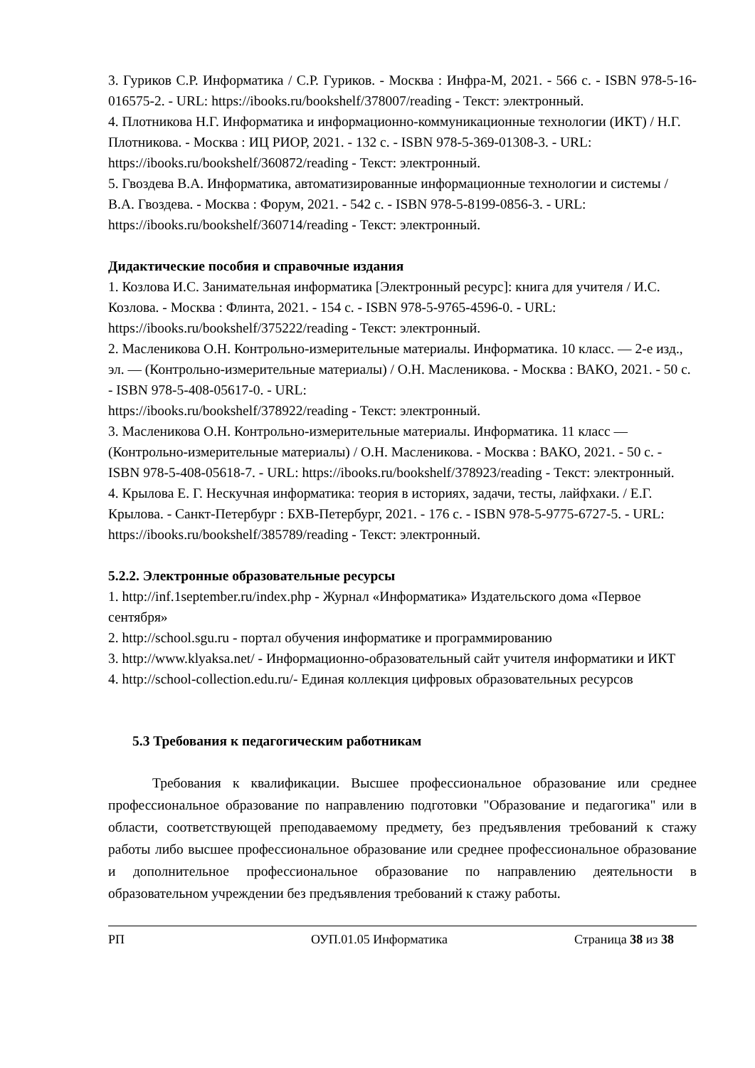3. Гуриков С.Р. Информатика / С.Р. Гуриков. - Москва : Инфра-М, 2021. - 566 с. - ISBN 978-5-16-016575-2. - URL: https://ibooks.ru/bookshelf/378007/reading - Текст: электронный.
4. Плотникова Н.Г. Информатика и информационно-коммуникационные технологии (ИКТ) / Н.Г. Плотникова. - Москва : ИЦ РИОР, 2021. - 132 с. - ISBN 978-5-369-01308-3. - URL: https://ibooks.ru/bookshelf/360872/reading - Текст: электронный.
5. Гвоздева В.А. Информатика, автоматизированные информационные технологии и системы / В.А. Гвоздева. - Москва : Форум, 2021. - 542 с. - ISBN 978-5-8199-0856-3. - URL: https://ibooks.ru/bookshelf/360714/reading - Текст: электронный.
Дидактические пособия и справочные издания
1. Козлова И.С. Занимательная информатика [Электронный ресурс]: книга для учителя / И.С. Козлова. - Москва : Флинта, 2021. - 154 с. - ISBN 978-5-9765-4596-0. - URL: https://ibooks.ru/bookshelf/375222/reading - Текст: электронный.
2. Масленикова О.Н. Контрольно-измерительные материалы. Информатика. 10 класс. — 2-е изд., эл. — (Контрольно-измерительные материалы) / О.Н. Масленикова. - Москва : ВАКО, 2021. - 50 с. - ISBN 978-5-408-05617-0. - URL:
https://ibooks.ru/bookshelf/378922/reading - Текст: электронный.
3. Масленикова О.Н. Контрольно-измерительные материалы. Информатика. 11 класс — (Контрольно-измерительные материалы) / О.Н. Масленикова. - Москва : ВАКО, 2021. - 50 с. - ISBN 978-5-408-05618-7. - URL: https://ibooks.ru/bookshelf/378923/reading - Текст: электронный.
4. Крылова Е. Г. Нескучная информатика: теория в историях, задачи, тесты, лайфхаки. / Е.Г. Крылова. - Санкт-Петербург : БХВ-Петербург, 2021. - 176 с. - ISBN 978-5-9775-6727-5. - URL: https://ibooks.ru/bookshelf/385789/reading - Текст: электронный.
5.2.2. Электронные образовательные ресурсы
1. http://inf.1september.ru/index.php - Журнал «Информатика» Издательского дома «Первое сентября»
2. http://school.sgu.ru - портал обучения информатике и программированию
3. http://www.klyaksa.net/ - Информационно-образовательный сайт учителя информатики и ИКТ
4. http://school-collection.edu.ru/- Единая коллекция цифровых образовательных ресурсов
5.3 Требования к педагогическим работникам
Требования к квалификации. Высшее профессиональное образование или среднее профессиональное образование по направлению подготовки "Образование и педагогика" или в области, соответствующей преподаваемому предмету, без предъявления требований к стажу работы либо высшее профессиональное образование или среднее профессиональное образование и дополнительное профессиональное образование по направлению деятельности в образовательном учреждении без предъявления требований к стажу работы.
РП ОУП.01.05 Информатика Страница 38 из 38